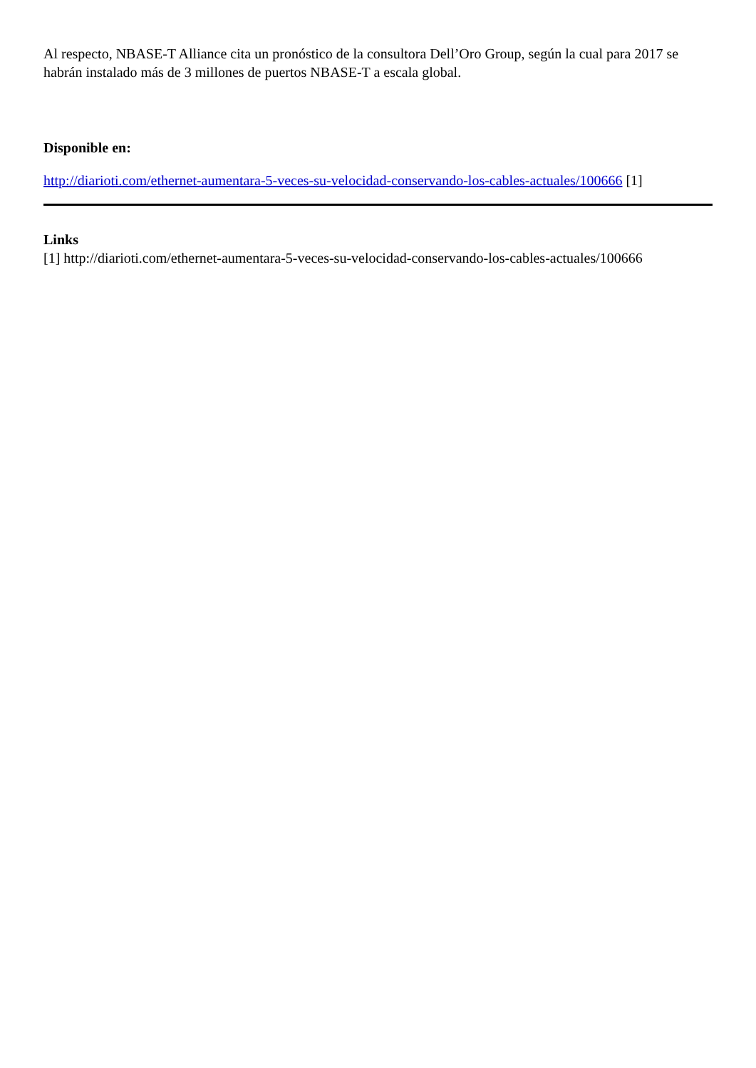Al respecto, NBASE-T Alliance cita un pronóstico de la consultora Dell’Oro Group, según la cual para 2017 se habrán instalado más de 3 millones de puertos NBASE-T a escala global.
Disponible en:
http://diarioti.com/ethernet-aumentara-5-veces-su-velocidad-conservando-los-cables-actuales/100666 [1]
Links
[1] http://diarioti.com/ethernet-aumentara-5-veces-su-velocidad-conservando-los-cables-actuales/100666